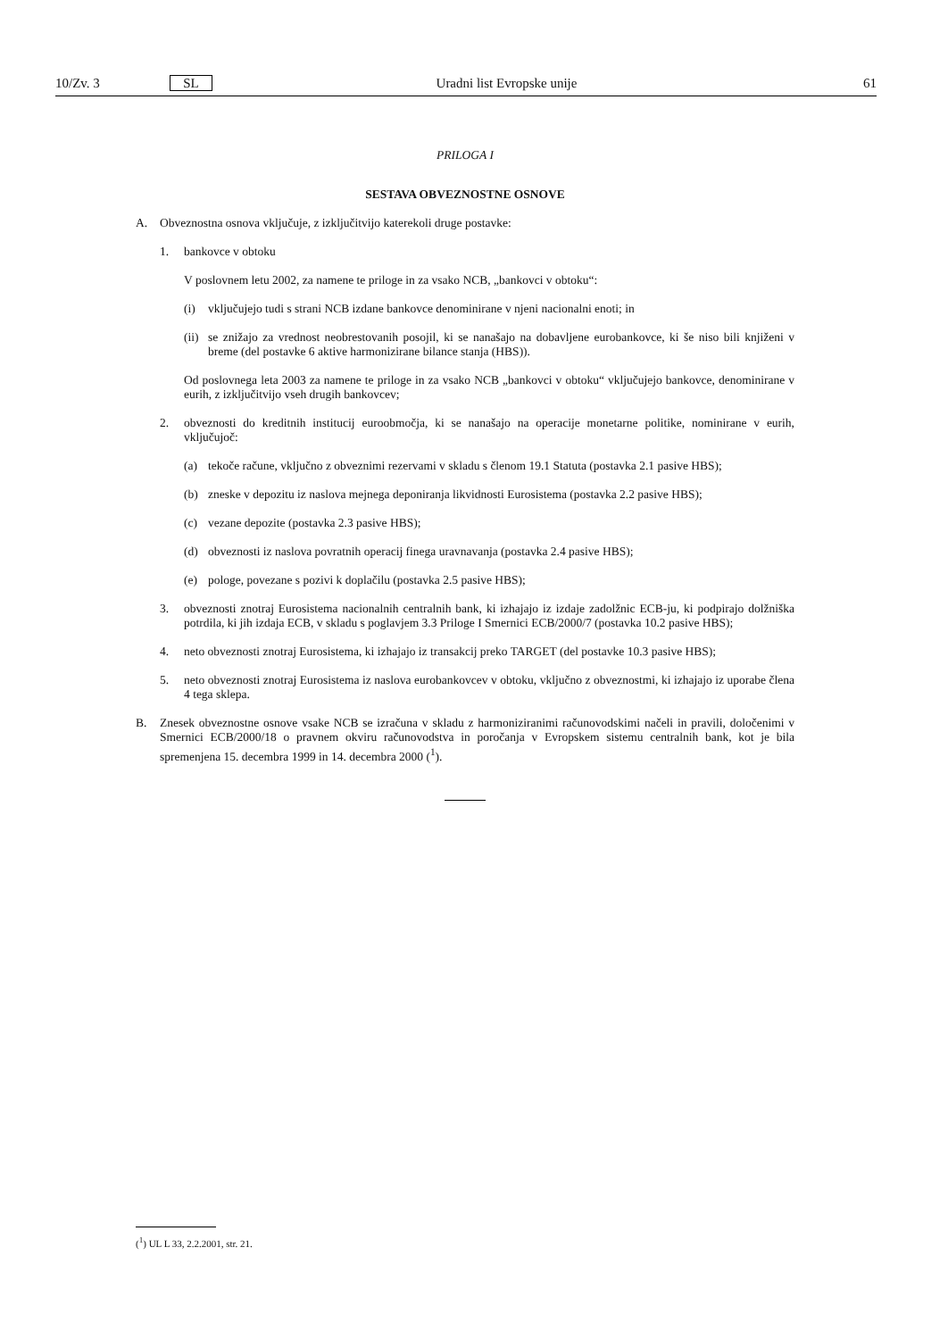10/Zv. 3 SL Uradni list Evropske unije 61
PRILOGA I
SESTAVA OBVEZNOSTNE OSNOVE
A. Obveznostna osnova vključuje, z izključitvijo katerekoli druge postavke:
1. bankovce v obtoku
V poslovnem letu 2002, za namene te priloge in za vsako NCB, „bankovci v obtoku“:
(i) vključujejo tudi s strani NCB izdane bankovce denominirane v njeni nacionalni enoti; in
(ii) se znižajo za vrednost neobrestovanih posojil, ki se nanašajo na dobavljene eurobankovce, ki še niso bili knjiženi v breme (del postavke 6 aktive harmonizirane bilance stanja (HBS)).
Od poslovnega leta 2003 za namene te priloge in za vsako NCB „bankovci v obtoku“ vključujejo bankovce, denominirane v eurih, z izključitvijo vseh drugih bankovcev;
2. obveznosti do kreditnih institucij euroobmočja, ki se nanašajo na operacije monetarne politike, nominirane v eurih, vključujoč:
(a) tekoče račune, vključno z obveznimi rezervami v skladu s členom 19.1 Statuta (postavka 2.1 pasive HBS);
(b) zneske v depozitu iz naslova mejnega deponiranja likvidnosti Eurosistema (postavka 2.2 pasive HBS);
(c) vezane depozite (postavka 2.3 pasive HBS);
(d) obveznosti iz naslova povratnih operacij finega uravnavanja (postavka 2.4 pasive HBS);
(e) pologe, povezane s pozivi k doplačilu (postavka 2.5 pasive HBS);
3. obveznosti znotraj Eurosistema nacionalnih centralnih bank, ki izhajajo iz izdaje zadolžnic ECB-ju, ki podpirajo dolžniška potrdila, ki jih izdaja ECB, v skladu s poglavjem 3.3 Priloge I Smernici ECB/2000/7 (postavka 10.2 pasive HBS);
4. neto obveznosti znotraj Eurosistema, ki izhajajo iz transakcij preko TARGET (del postavke 10.3 pasive HBS);
5. neto obveznosti znotraj Eurosistema iz naslova eurobankovcev v obtoku, vključno z obveznostmi, ki izhajajo iz uporabe člena 4 tega sklepa.
B. Znesek obveznostne osnove vsake NCB se izračuna v skladu z harmoniziranimi računovodskimi načeli in pravili, določenimi v Smernici ECB/2000/18 o pravnem okviru računovodstva in poročanja v Evropskem sistemu centralnih bank, kot je bila spremenjena 15. decembra 1999 in 14. decembra 2000 (<sup>1</sup>).
(<sup>1</sup>) UL L 33, 2.2.2001, str. 21.